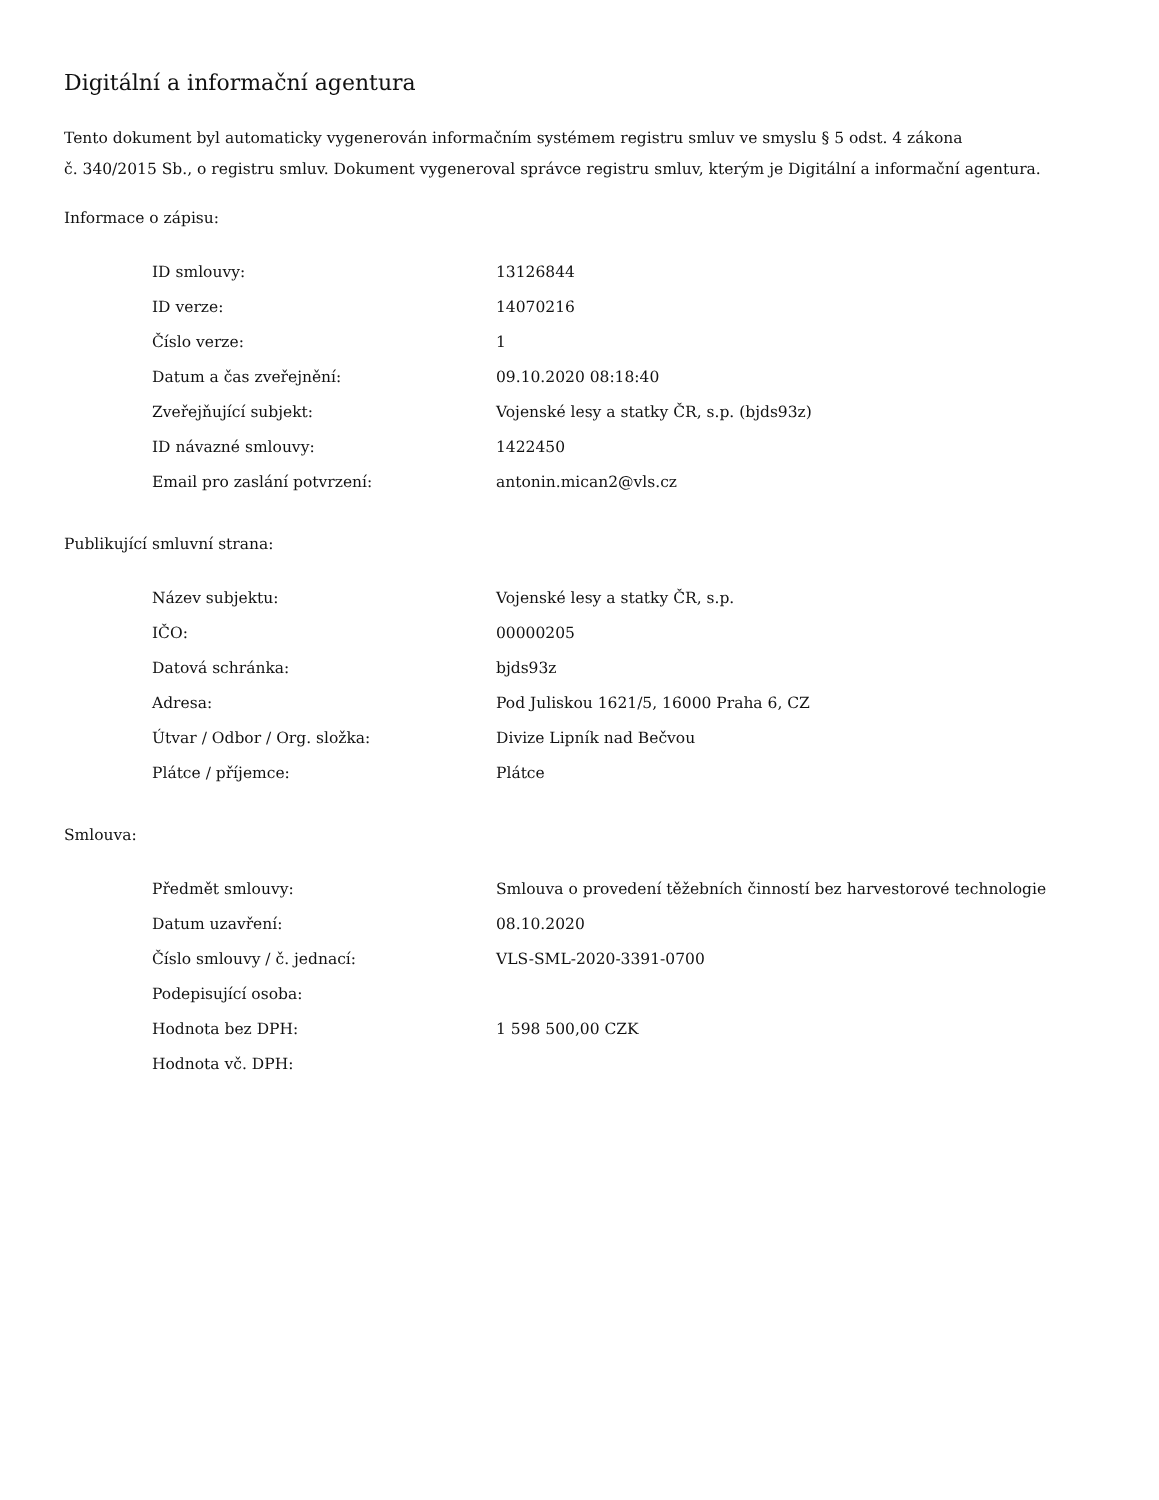Digitální a informační agentura
Tento dokument byl automaticky vygenerován informačním systémem registru smluv ve smyslu § 5 odst. 4 zákona
č. 340/2015 Sb., o registru smluv. Dokument vygeneroval správce registru smluv, kterým je Digitální a informační agentura.
Informace o zápisu:
| ID smlouvy: | 13126844 |
| ID verze: | 14070216 |
| Číslo verze: | 1 |
| Datum a čas zveřejnění: | 09.10.2020 08:18:40 |
| Zveřejňující subjekt: | Vojenské lesy a statky ČR, s.p. (bjds93z) |
| ID návazné smlouvy: | 1422450 |
| Email pro zaslání potvrzení: | antonin.mican2@vls.cz |
Publikující smluvní strana:
| Název subjektu: | Vojenské lesy a statky ČR, s.p. |
| IČO: | 00000205 |
| Datová schránka: | bjds93z |
| Adresa: | Pod Juliskou 1621/5, 16000 Praha 6, CZ |
| Útvar / Odbor / Org. složka: | Divize Lipník nad Bečvou |
| Plátce / příjemce: | Plátce |
Smlouva:
| Předmět smlouvy: | Smlouva o provedení těžebních činností bez harvestorové technologie |
| Datum uzavření: | 08.10.2020 |
| Číslo smlouvy / č. jednací: | VLS-SML-2020-3391-0700 |
| Podepisující osoba: | |
| Hodnota bez DPH: | 1 598 500,00 CZK |
| Hodnota vč. DPH: | |